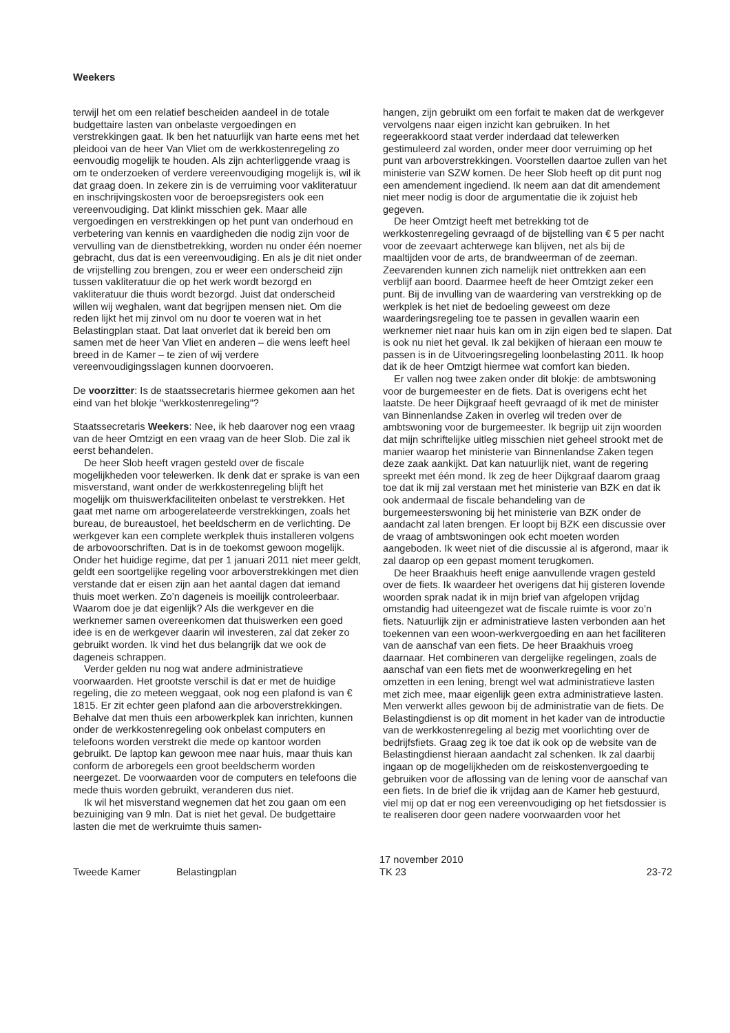Weekers
terwijl het om een relatief bescheiden aandeel in de totale budgettaire lasten van onbelaste vergoedingen en verstrekkingen gaat. Ik ben het natuurlijk van harte eens met het pleidooi van de heer Van Vliet om de werkkostenregeling zo eenvoudig mogelijk te houden. Als zijn achterliggende vraag is om te onderzoeken of verdere vereenvoudiging mogelijk is, wil ik dat graag doen. In zekere zin is de verruiming voor vakliteratuur en inschrijvingskosten voor de beroepsregisters ook een vereenvoudiging. Dat klinkt misschien gek. Maar alle vergoedingen en verstrekkingen op het punt van onderhoud en verbetering van kennis en vaardigheden die nodig zijn voor de vervulling van de dienstbetrekking, worden nu onder één noemer gebracht, dus dat is een vereenvoudiging. En als je dit niet onder de vrijstelling zou brengen, zou er weer een onderscheid zijn tussen vakliteratuur die op het werk wordt bezorgd en vakliteratuur die thuis wordt bezorgd. Juist dat onderscheid willen wij weghalen, want dat begrijpen mensen niet. Om die reden lijkt het mij zinvol om nu door te voeren wat in het Belastingplan staat. Dat laat onverlet dat ik bereid ben om samen met de heer Van Vliet en anderen – die wens leeft heel breed in de Kamer – te zien of wij verdere vereenvoudigingsslagen kunnen doorvoeren.
De voorzitter: Is de staatssecretaris hiermee gekomen aan het eind van het blokje ″werkkostenregeling″?
Staatssecretaris Weekers: Nee, ik heb daarover nog een vraag van de heer Omtzigt en een vraag van de heer Slob. Die zal ik eerst behandelen.
De heer Slob heeft vragen gesteld over de fiscale mogelijkheden voor telewerken. Ik denk dat er sprake is van een misverstand, want onder de werkkostenregeling blijft het mogelijk om thuiswerkfaciliteiten onbelast te verstrekken. Het gaat met name om arbogerelateerde verstrekkingen, zoals het bureau, de bureaustoel, het beeldscherm en de verlichting. De werkgever kan een complete werkplek thuis installeren volgens de arbovoorschriften. Dat is in de toekomst gewoon mogelijk. Onder het huidige regime, dat per 1 januari 2011 niet meer geldt, geldt een soortgelijke regeling voor arboverstrekkingen met dien verstande dat er eisen zijn aan het aantal dagen dat iemand thuis moet werken. Zo’n dageneis is moeilijk controleerbaar. Waarom doe je dat eigenlijk? Als die werkgever en die werknemer samen overeenkomen dat thuiswerken een goed idee is en de werkgever daarin wil investeren, zal dat zeker zo gebruikt worden. Ik vind het dus belangrijk dat we ook de dageneis schrappen.
Verder gelden nu nog wat andere administratieve voorwaarden. Het grootste verschil is dat er met de huidige regeling, die zo meteen weggaat, ook nog een plafond is van € 1815. Er zit echter geen plafond aan die arboverstrekkingen. Behalve dat men thuis een arbowerkplek kan inrichten, kunnen onder de werkkostenregeling ook onbelast computers en telefoons worden verstrekt die mede op kantoor worden gebruikt. De laptop kan gewoon mee naar huis, maar thuis kan conform de arboregels een groot beeldscherm worden neergezet. De voorwaarden voor de computers en telefoons die mede thuis worden gebruikt, veranderen dus niet.
Ik wil het misverstand wegnemen dat het zou gaan om een bezuiniging van 9 mln. Dat is niet het geval. De budgettaire lasten die met de werkruimte thuis samen-
hangen, zijn gebruikt om een forfait te maken dat de werkgever vervolgens naar eigen inzicht kan gebruiken. In het regeerakkoord staat verder inderdaad dat telewerken gestimuleerd zal worden, onder meer door verruiming op het punt van arboverstrekkingen. Voorstellen daartoe zullen van het ministerie van SZW komen. De heer Slob heeft op dit punt nog een amendement ingediend. Ik neem aan dat dit amendement niet meer nodig is door de argumentatie die ik zojuist heb gegeven.
De heer Omtzigt heeft met betrekking tot de werkkostenregeling gevraagd of de bijstelling van € 5 per nacht voor de zeevaart achterwege kan blijven, net als bij de maaltijden voor de arts, de brandweerman of de zeeman. Zeevarenden kunnen zich namelijk niet onttrekken aan een verblijf aan boord. Daarmee heeft de heer Omtzigt zeker een punt. Bij de invulling van de waardering van verstrekking op de werkplek is het niet de bedoeling geweest om deze waarderingsregeling toe te passen in gevallen waarin een werknemer niet naar huis kan om in zijn eigen bed te slapen. Dat is ook nu niet het geval. Ik zal bekijken of hieraan een mouw te passen is in de Uitvoeringsregeling loonbelasting 2011. Ik hoop dat ik de heer Omtzigt hiermee wat comfort kan bieden.
Er vallen nog twee zaken onder dit blokje: de ambtswoning voor de burgemeester en de fiets. Dat is overigens echt het laatste. De heer Dijkgraaf heeft gevraagd of ik met de minister van Binnenlandse Zaken in overleg wil treden over de ambtswoning voor de burgemeester. Ik begrijp uit zijn woorden dat mijn schriftelijke uitleg misschien niet geheel strookt met de manier waarop het ministerie van Binnenlandse Zaken tegen deze zaak aankijkt. Dat kan natuurlijk niet, want de regering spreekt met één mond. Ik zeg de heer Dijkgraaf daarom graag toe dat ik mij zal verstaan met het ministerie van BZK en dat ik ook andermaal de fiscale behandeling van de burgemeesterswoning bij het ministerie van BZK onder de aandacht zal laten brengen. Er loopt bij BZK een discussie over de vraag of ambtswoningen ook echt moeten worden aangeboden. Ik weet niet of die discussie al is afgerond, maar ik zal daarop op een gepast moment terugkomen.
De heer Braakhuis heeft enige aanvullende vragen gesteld over de fiets. Ik waardeer het overigens dat hij gisteren lovende woorden sprak nadat ik in mijn brief van afgelopen vrijdag omstandig had uiteengezet wat de fiscale ruimte is voor zo’n fiets. Natuurlijk zijn er administratieve lasten verbonden aan het toekennen van een woon-werkvergoeding en aan het faciliteren van de aanschaf van een fiets. De heer Braakhuis vroeg daarnaar. Het combineren van dergelijke regelingen, zoals de aanschaf van een fiets met de woonwerkregeling en het omzetten in een lening, brengt wel wat administratieve lasten met zich mee, maar eigenlijk geen extra administratieve lasten. Men verwerkt alles gewoon bij de administratie van de fiets. De Belastingdienst is op dit moment in het kader van de introductie van de werkkostenregeling al bezig met voorlichting over de bedrijfsfiets. Graag zeg ik toe dat ik ook op de website van de Belastingdienst hieraan aandacht zal schenken. Ik zal daarbij ingaan op de mogelijkheden om de reiskostenvergoeding te gebruiken voor de aflossing van de lening voor de aanschaf van een fiets. In de brief die ik vrijdag aan de Kamer heb gestuurd, viel mij op dat er nog een vereenvoudiging op het fietsdossier is te realiseren door geen nadere voorwaarden voor het
Tweede Kamer Belastingplan 17 november 2010
TK 23 23-72